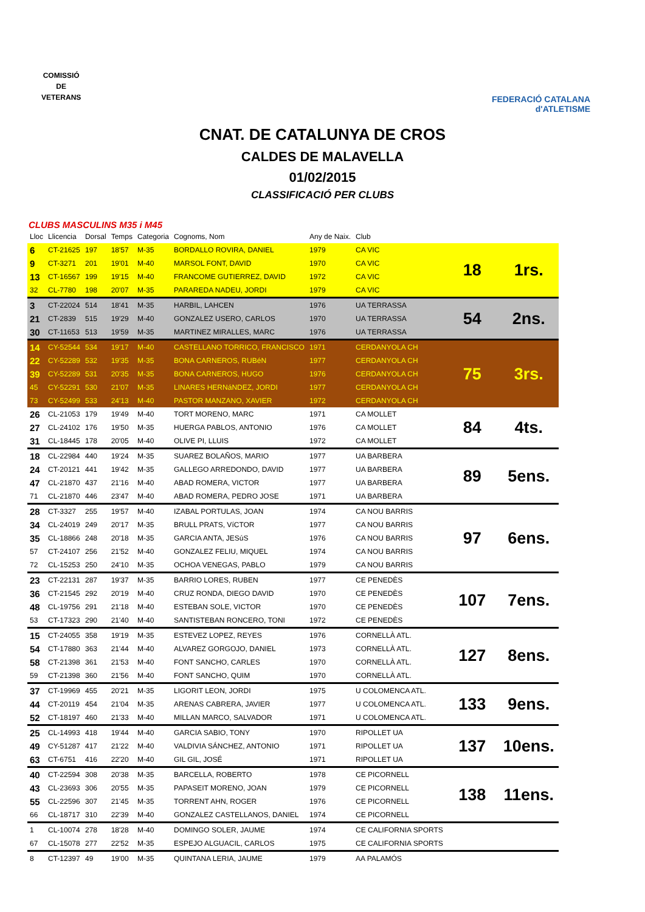COMISSIÓ
DE
VETERANS
FEDERACIÓ CATALANA
d'ATLETISME
CNAT. DE CATALUNYA DE CROS
CALDES DE MALAVELLA
01/02/2015
CLASSIFICACIÓ PER CLUBS
CLUBS MASCULINS M35 i M45
| Lloc | Llicencia | Dorsal | Temps | Categoria | Cognoms, Nom | Any de Naix. | Club | | |
| --- | --- | --- | --- | --- | --- | --- | --- | --- | --- |
| 6 | CT-21625 | 197 | 18'57 | M-35 | BORDALLO ROVIRA, DANIEL | 1979 | CA VIC | 18 | 1rs. |
| 9 | CT-3271 | 201 | 19'01 | M-40 | MARSOL FONT, DAVID | 1970 | CA VIC | | |
| 13 | CT-16567 | 199 | 19'15 | M-40 | FRANCOME GUTIERREZ, DAVID | 1972 | CA VIC | | |
| 32 | CL-7780 | 198 | 20'07 | M-35 | PARAREDA NADEU, JORDI | 1979 | CA VIC | | |
| 3 | CT-22024 | 514 | 18'41 | M-35 | HARBIL, LAHCEN | 1976 | UA TERRASSA | 54 | 2ns. |
| 21 | CT-2839 | 515 | 19'29 | M-40 | GONZALEZ USERO, CARLOS | 1970 | UA TERRASSA | | |
| 30 | CT-11653 | 513 | 19'59 | M-35 | MARTINEZ MIRALLES, MARC | 1976 | UA TERRASSA | | |
| 14 | CY-52544 | 534 | 19'17 | M-40 | CASTELLANO TORRICO, FRANCISCO | 1971 | CERDANYOLA CH | 75 | 3rs. |
| 22 | CY-52289 | 532 | 19'35 | M-35 | BONA CARNEROS, RUBéN | 1977 | CERDANYOLA CH | | |
| 39 | CY-52289 | 531 | 20'35 | M-35 | BONA CARNEROS, HUGO | 1976 | CERDANYOLA CH | | |
| 45 | CY-52291 | 530 | 21'07 | M-35 | LINARES HERNáNDEZ, JORDI | 1977 | CERDANYOLA CH | | |
| 73 | CY-52499 | 533 | 24'13 | M-40 | PASTOR MANZANO, XAVIER | 1972 | CERDANYOLA CH | | |
| 26 | CL-21053 | 179 | 19'49 | M-40 | TORT MORENO, MARC | 1971 | CA MOLLET | 84 | 4ts. |
| 27 | CL-24102 | 176 | 19'50 | M-35 | HUERGA PABLOS, ANTONIO | 1976 | CA MOLLET | | |
| 31 | CL-18445 | 178 | 20'05 | M-40 | OLIVE PI, LLUIS | 1972 | CA MOLLET | | |
| 18 | CL-22984 | 440 | 19'24 | M-35 | SUAREZ BOLAÑOS, MARIO | 1977 | UA BARBERA | 89 | 5ens. |
| 24 | CT-20121 | 441 | 19'42 | M-35 | GALLEGO ARREDONDO, DAVID | 1977 | UA BARBERA | | |
| 47 | CL-21870 | 437 | 21'16 | M-40 | ABAD ROMERA, VICTOR | 1977 | UA BARBERA | | |
| 71 | CL-21870 | 446 | 23'47 | M-40 | ABAD ROMERA, PEDRO JOSE | 1971 | UA BARBERA | | |
| 28 | CT-3327 | 255 | 19'57 | M-40 | IZABAL PORTULAS, JOAN | 1974 | CA NOU BARRIS | 97 | 6ens. |
| 34 | CL-24019 | 249 | 20'17 | M-35 | BRULL PRATS, VíCTOR | 1977 | CA NOU BARRIS | | |
| 35 | CL-18866 | 248 | 20'18 | M-35 | GARCIA ANTA, JESúS | 1976 | CA NOU BARRIS | | |
| 57 | CT-24107 | 256 | 21'52 | M-40 | GONZALEZ FELIU, MIQUEL | 1974 | CA NOU BARRIS | | |
| 72 | CL-15253 | 250 | 24'10 | M-35 | OCHOA VENEGAS, PABLO | 1979 | CA NOU BARRIS | | |
| 23 | CT-22131 | 287 | 19'37 | M-35 | BARRIO LORES, RUBEN | 1977 | CE PENEDÈS | 107 | 7ens. |
| 36 | CT-21545 | 292 | 20'19 | M-40 | CRUZ RONDA, DIEGO DAVID | 1970 | CE PENEDÈS | | |
| 48 | CL-19756 | 291 | 21'18 | M-40 | ESTEBAN SOLE, VICTOR | 1970 | CE PENEDÈS | | |
| 53 | CT-17323 | 290 | 21'40 | M-40 | SANTISTEBAN RONCERO, TONI | 1972 | CE PENEDÈS | | |
| 15 | CT-24055 | 358 | 19'19 | M-35 | ESTEVEZ LOPEZ, REYES | 1976 | CORNELLÀ ATL. | 127 | 8ens. |
| 54 | CT-17880 | 363 | 21'44 | M-40 | ALVAREZ GORGOJO, DANIEL | 1973 | CORNELLÀ ATL. | | |
| 58 | CT-21398 | 361 | 21'53 | M-40 | FONT SANCHO, CARLES | 1970 | CORNELLÀ ATL. | | |
| 59 | CT-21398 | 360 | 21'56 | M-40 | FONT SANCHO, QUIM | 1970 | CORNELLÀ ATL. | | |
| 37 | CT-19969 | 455 | 20'21 | M-35 | LIGORIT LEON, JORDI | 1975 | U COLOMENCA ATL. | 133 | 9ens. |
| 44 | CT-20119 | 454 | 21'04 | M-35 | ARENAS CABRERA, JAVIER | 1977 | U COLOMENCA ATL. | | |
| 52 | CT-18197 | 460 | 21'33 | M-40 | MILLAN MARCO, SALVADOR | 1971 | U COLOMENCA ATL. | | |
| 25 | CL-14993 | 418 | 19'44 | M-40 | GARCIA SABIO, TONY | 1970 | RIPOLLET UA | 137 | 10ens. |
| 49 | CY-51287 | 417 | 21'22 | M-40 | VALDIVIA SÁNCHEZ, ANTONIO | 1971 | RIPOLLET UA | | |
| 63 | CT-6751 | 416 | 22'20 | M-40 | GIL GIL, JOSÉ | 1971 | RIPOLLET UA | | |
| 40 | CT-22594 | 308 | 20'38 | M-35 | BARCELLA, ROBERTO | 1978 | CE PICORNELL | 138 | 11ens. |
| 43 | CL-23693 | 306 | 20'55 | M-35 | PAPASEIT MORENO, JOAN | 1979 | CE PICORNELL | | |
| 55 | CL-22596 | 307 | 21'45 | M-35 | TORRENT AHN, ROGER | 1976 | CE PICORNELL | | |
| 66 | CL-18717 | 310 | 22'39 | M-40 | GONZALEZ CASTELLANOS, DANIEL | 1974 | CE PICORNELL | | |
| 1 | CL-10074 | 278 | 18'28 | M-40 | DOMINGO SOLER, JAUME | 1974 | CE CALIFORNIA SPORTS | | |
| 67 | CL-15078 | 277 | 22'52 | M-35 | ESPEJO ALGUACIL, CARLOS | 1975 | CE CALIFORNIA SPORTS | | |
| 8 | CT-12397 | 49 | 19'00 | M-35 | QUINTANA LERIA, JAUME | 1979 | AA PALAMÓS | | |